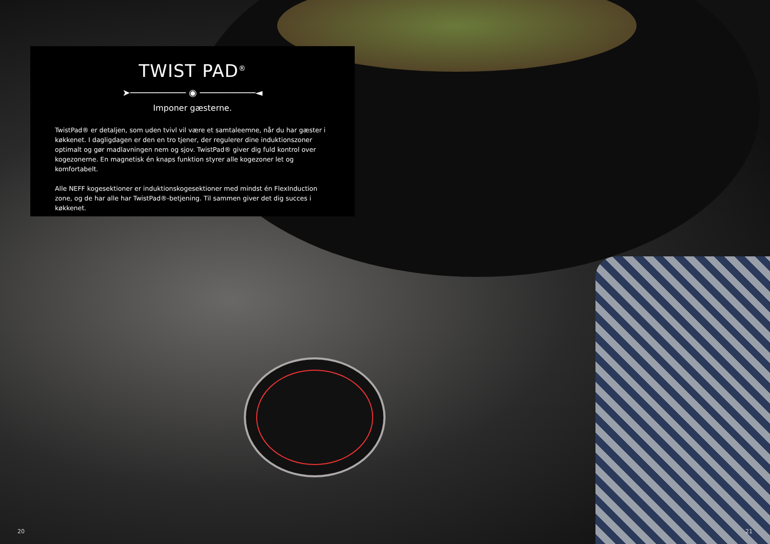TWIST PAD<sup>®</sup>
➤────────── ◉ ──────────◄
Imponer gæsterne.
TwistPad® er detaljen, som uden tvivl vil være et samtaleemne, når du har gæster i køkkenet. I dagligdagen er den en tro tjener, der regulerer dine induktionszoner optimalt og gør madlavningen nem og sjov. TwistPad® giver dig fuld kontrol over kogezonerne. En magnetisk én knaps funktion styrer alle kogezoner let og komfortabelt.
Alle NEFF kogesektioner er induktionskogesektioner med mindst én FlexInduction zone, og de har alle har TwistPad®-betjening. Til sammen giver det dig succes i køkkenet.
20 21